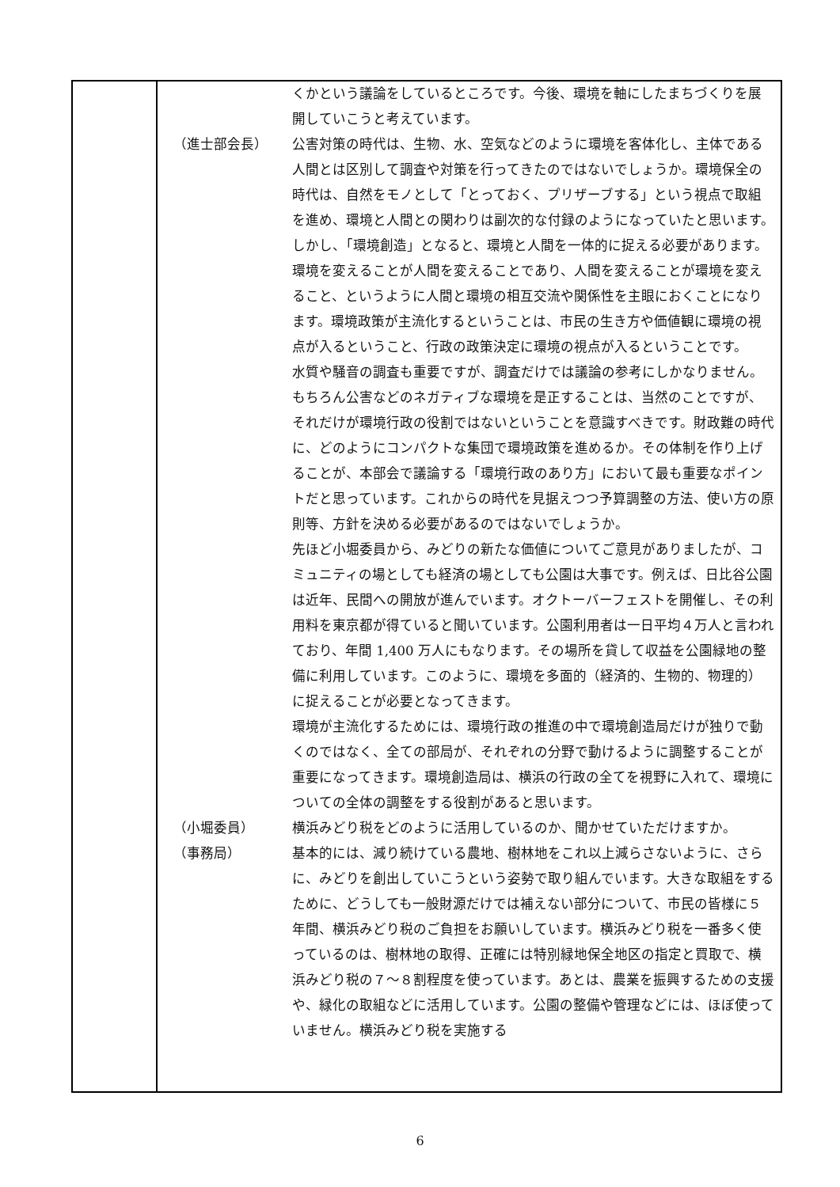| | / / くかという議論をしているところです。今後、環境を軸にしたまちづくりを展開していこうと考えています。 / / （進士部会長） / 公害対策の時代は、生物、水、空気などのように環境を客体化し、主体である人間とは区別して調査や対策を行ってきたのではないでしょうか。環境保全の時代は、自然をモノとして「とっておく、プリザーブする」という視点で取組を進め、環境と人間との関わりは副次的な付録のようになっていたと思います。しかし、「環境創造」となると、環境と人間を一体的に捉える必要があります。環境を変えることが人間を変えることであり、人間を変えることが環境を変えること、というように人間と環境の相互交流や関係性を主眼におくことになります。環境政策が主流化するということは、市民の生き方や価値観に環境の視点が入るということ、行政の政策決定に環境の視点が入るということです。 水質や騒音の調査も重要ですが、調査だけでは議論の参考にしかなりません。もちろん公害などのネガティブな環境を是正することは、当然のことですが、それだけが環境行政の役割ではないということを意識すべきです。財政難の時代に、どのようにコンパクトな集団で環境政策を進めるか。その体制を作り上げることが、本部会で議論する「環境行政のあり方」において最も重要なポイントだと思っています。これからの時代を見据えつつ予算調整の方法、使い方の原則等、方針を決める必要があるのではないでしょうか。 先ほど小堀委員から、みどりの新たな価値についてご意見がありましたが、コミュニティの場としても経済の場としても公園は大事です。例えば、日比谷公園は近年、民間への開放が進んでいます。オクトーバーフェストを開催し、その利用料を東京都が得ていると聞いています。公園利用者は一日平均４万人と言われており、年間 1,400 万人にもなります。その場所を貸して収益を公園緑地の整備に利用しています。このように、環境を多面的（経済的、生物的、物理的）に捉えることが必要となってきます。 環境が主流化するためには、環境行政の推進の中で環境創造局だけが独りで動くのではなく、全ての部局が、それぞれの分野で動けるように調整することが重要になってきます。環境創造局は、横浜の行政の全てを視野に入れて、環境についての全体の調整をする役割があると思います。 / / （小堀委員） / 横浜みどり税をどのように活用しているのか、聞かせていただけますか。 / / （事務局） / 基本的には、減り続けている農地、樹林地をこれ以上減らさないように、さらに、みどりを創出していこうという姿勢で取り組んでいます。大きな取組をするために、どうしても一般財源だけでは補えない部分について、市民の皆様に５年間、横浜みどり税のご負担をお願いしています。横浜みどり税を一番多く使っているのは、樹林地の取得、正確には特別緑地保全地区の指定と買取で、横浜みどり税の７～８割程度を使っています。あとは、農業を振興するための支援や、緑化の取組などに活用しています。公園の整備や管理などには、ほぼ使っていません。横浜みどり税を実施する / |
6